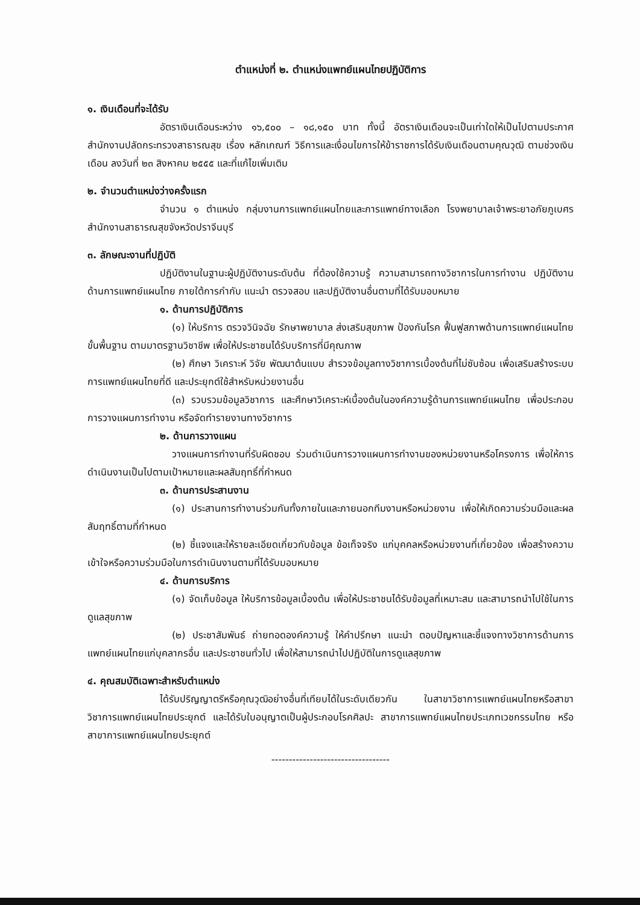ตำแหน่งที่ ๒. ตำแหน่งแพทย์แผนไทยปฏิบัติการ
๑. เงินเดือนที่จะได้รับ
อัตราเงินเดือนระหว่าง ๑๖,๕๐๐ – ๑๘,๑๕๐ บาท ทั้งนี้ อัตราเงินเดือนจะเป็นเท่าใดให้เป็นไปตามประกาศสำนักงานปลัดกระทรวงสาธารณสุข เรื่อง หลักเกณฑ์ วิธีการและเงื่อนไขการให้ข้าราชการได้รับเงินเดือนตามคุณวุฒิ ตามช่วงเงินเดือน ลงวันที่ ๒๓ สิงหาคม ๒๕๕๕ และที่แก้ไขเพิ่มเติม
๒. จำนวนตำแหน่งว่างครั้งแรก
จำนวน ๑ ตำแหน่ง กลุ่มงานการแพทย์แผนไทยและการแพทย์ทางเลือก โรงพยาบาลเจ้าพระยาอภัยภูเบศร สำนักงานสาธารณสุขจังหวัดปราจีนบุรี
๓. ลักษณะงานที่ปฏิบัติ
ปฏิบัติงานในฐานะผู้ปฏิบัติงานระดับต้น ที่ต้องใช้ความรู้ ความสามารถทางวิชาการในการทำงาน ปฏิบัติงานด้านการแพทย์แผนไทย ภายใต้การกำกับ แนะนำ ตรวจสอบ และปฏิบัติงานอื่นตามที่ได้รับมอบหมาย
๑. ด้านการปฏิบัติการ
(๑) ให้บริการ ตรวจวินิจฉัย รักษาพยาบาล ส่งเสริมสุขภาพ ป้องกันโรค ฟื้นฟูสภาพด้านการแพทย์แผนไทยขั้นพื้นฐาน ตามมาตรฐานวิชาชีพ เพื่อให้ประชาชนได้รับบริการที่มีคุณภาพ
(๒) ศึกษา วิเคราะห์ วิจัย พัฒนาต้นแบบ สำรวจข้อมูลทางวิชาการเบื้องต้นที่ไม่ซับซ้อน เพื่อเสริมสร้างระบบการแพทย์แผนไทยที่ดี และประยุกต์ใช้สำหรับหน่วยงานอื่น
(๓) รวบรวมข้อมูลวิชาการ และศึกษาวิเคราะห์เบื้องต้นในองค์ความรู้ด้านการแพทย์แผนไทย เพื่อประกอบการวางแผนการทำงาน หรือจัดทำรายงานทางวิชาการ
๒. ด้านการวางแผน
วางแผนการทำงานที่รับผิดชอบ ร่วมดำเนินการวางแผนการทำงานของหน่วยงานหรือโครงการ เพื่อให้การดำเนินงานเป็นไปตามเป้าหมายและผลสัมฤทธิ์ที่กำหนด
๓. ด้านการประสานงาน
(๑) ประสานการทำงานร่วมกันทั้งภายในและภายนอกทีมงานหรือหน่วยงาน เพื่อให้เกิดความร่วมมือและผลสัมฤทธิ์ตามที่กำหนด
(๒) ชี้แจงและให้รายละเอียดเกี่ยวกับข้อมูล ข้อเท็จจริง แก่บุคคลหรือหน่วยงานที่เกี่ยวข้อง เพื่อสร้างความเข้าใจหรือความร่วมมือในการดำเนินงานตามที่ได้รับมอบหมาย
๔. ด้านการบริการ
(๑) จัดเก็บข้อมูล ให้บริการข้อมูลเบื้องต้น เพื่อให้ประชาชนได้รับข้อมูลที่เหมาะสม และสามารถนำไปใช้ในการดูแลสุขภาพ
(๒) ประชาสัมพันธ์ ถ่ายทอดองค์ความรู้ ให้คำปรึกษา แนะนำ ตอบปัญหาและชี้แจงทางวิชาการด้านการแพทย์แผนไทยแก่บุคลากรอื่น และประชาชนทั่วไป เพื่อให้สามารถนำไปปฏิบัติในการดูแลสุขภาพ
๔. คุณสมบัติเฉพาะสำหรับตำแหน่ง
ได้รับปริญญาตรีหรือคุณวุฒิอย่างอื่นที่เทียบได้ในระดับเดียวกัน ในสาขาวิชาการแพทย์แผนไทยหรือสาขาวิชาการแพทย์แผนไทยประยุกต์ และได้รับใบอนุญาตเป็นผู้ประกอบโรคศิลปะ สาขาการแพทย์แผนไทยประเภทเวชกรรมไทย หรือสาขาการแพทย์แผนไทยประยุกต์
----------------------------------